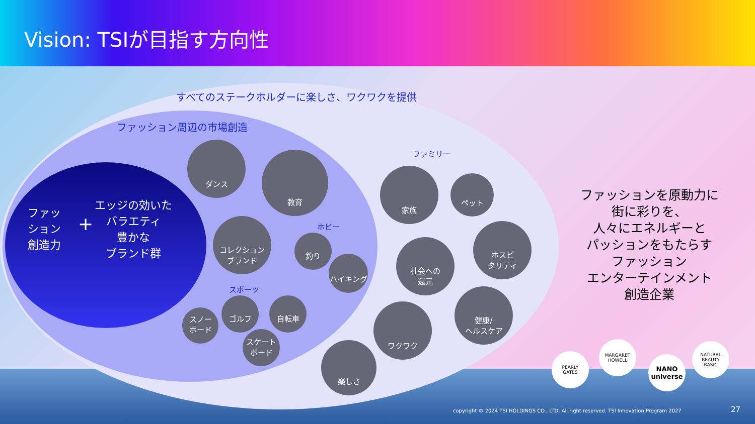Vision: TSIが目指す方向性
すべてのステークホルダーに楽しさ、ワクワクを提供
ファッション周辺の市場創造
ファッ
ション
創造力
+
エッジの効いた
バラエティ
豊かな
ブランド群
ダンス
教育
コレクション
ブランド
ホビー
釣り
ハイキング
スポーツ
スノー
ボード
ゴルフ 自転車
スケート
ボード
ファミリー
家族
ペット
社会への
還元
ホスピ
タリティ
ワクワク
健康/
ヘルスケア
楽しさ
ファッションを原動力に
街に彩りを、
人々にエネルギーと
パッションをもたらす
ファッション
エンターテインメント
創造企業
PEARLY
GATES
MARGARET
HOWELL
NANO
universe
NATURAL BEAUTY
BASIC
copyright © 2024 TSI HOLDINGS CO., LTD. All right reserved. TSI Innovation Program 2027
27